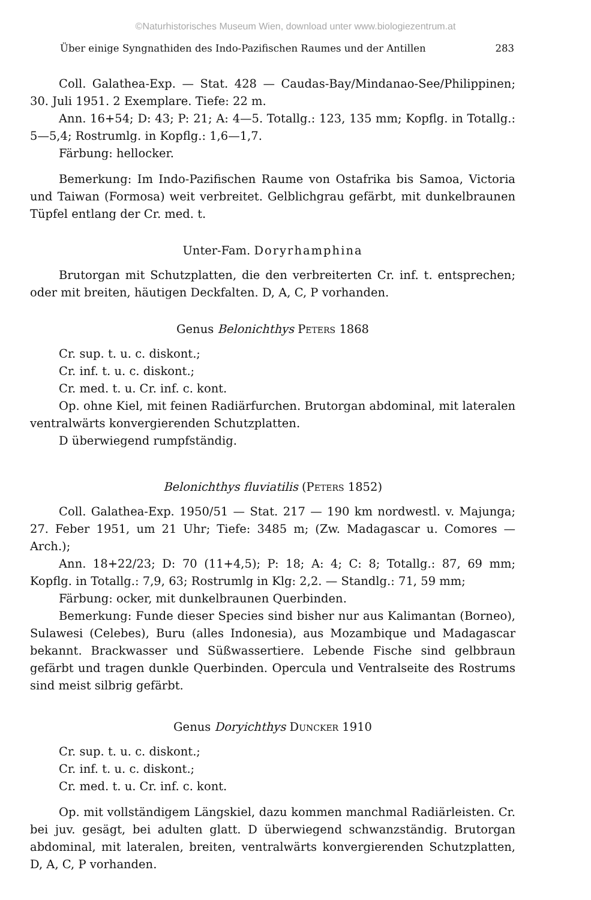©Naturhistorisches Museum Wien, download unter www.biologiezentrum.at
Über einige Syngnathiden des Indo-Pazifischen Raumes und der Antillen 283
Coll. Galathea-Exp. — Stat. 428 — Caudas-Bay/Mindanao-See/Philippinen; 30. Juli 1951. 2 Exemplare. Tiefe: 22 m.
Ann. 16+54; D: 43; P: 21; A: 4—5. Totallg.: 123, 135 mm; Kopflg. in Totallg.: 5—5,4; Rostrumlg. in Kopflg.: 1,6—1,7.
Färbung: hellocker.
Bemerkung: Im Indo-Pazifischen Raume von Ostafrika bis Samoa, Victoria und Taiwan (Formosa) weit verbreitet. Gelblichgrau gefärbt, mit dunkelbraunen Tüpfel entlang der Cr. med. t.
Unter-Fam. Doryrhamphina
Brutorgan mit Schutzplatten, die den verbreiterten Cr. inf. t. entsprechen; oder mit breiten, häutigen Deckfalten. D, A, C, P vorhanden.
Genus Belonichthys Peters 1868
Cr. sup. t. u. c. diskont.;
Cr. inf. t. u. c. diskont.;
Cr. med. t. u. Cr. inf. c. kont.
Op. ohne Kiel, mit feinen Radiärfurchen. Brutorgan abdominal, mit lateralen ventralwärts konvergierenden Schutzplatten.
D überwiegend rumpfständig.
Belonichthys fluviatilis (Peters 1852)
Coll. Galathea-Exp. 1950/51 — Stat. 217 — 190 km nordwestl. v. Majunga; 27. Feber 1951, um 21 Uhr; Tiefe: 3485 m; (Zw. Madagascar u. Comores — Arch.);
Ann. 18+22/23; D: 70 (11+4,5); P: 18; A: 4; C: 8; Totallg.: 87, 69 mm; Kopflg. in Totallg.: 7,9, 63; Rostrumlg in Klg: 2,2. — Standlg.: 71, 59 mm;
Färbung: ocker, mit dunkelbraunen Querbinden.
Bemerkung: Funde dieser Species sind bisher nur aus Kalimantan (Borneo), Sulawesi (Celebes), Buru (alles Indonesia), aus Mozambique und Madagascar bekannt. Brackwasser und Süßwassertiere. Lebende Fische sind gelbbraun gefärbt und tragen dunkle Querbinden. Opercula und Ventralseite des Rostrums sind meist silbrig gefärbt.
Genus Doryichthys Duncker 1910
Cr. sup. t. u. c. diskont.;
Cr. inf. t. u. c. diskont.;
Cr. med. t. u. Cr. inf. c. kont.
Op. mit vollständigem Längskiel, dazu kommen manchmal Radiärleisten. Cr. bei juv. gesägt, bei adulten glatt. D überwiegend schwanzständig. Brutorgan abdominal, mit lateralen, breiten, ventralwärts konvergierenden Schutzplatten, D, A, C, P vorhanden.